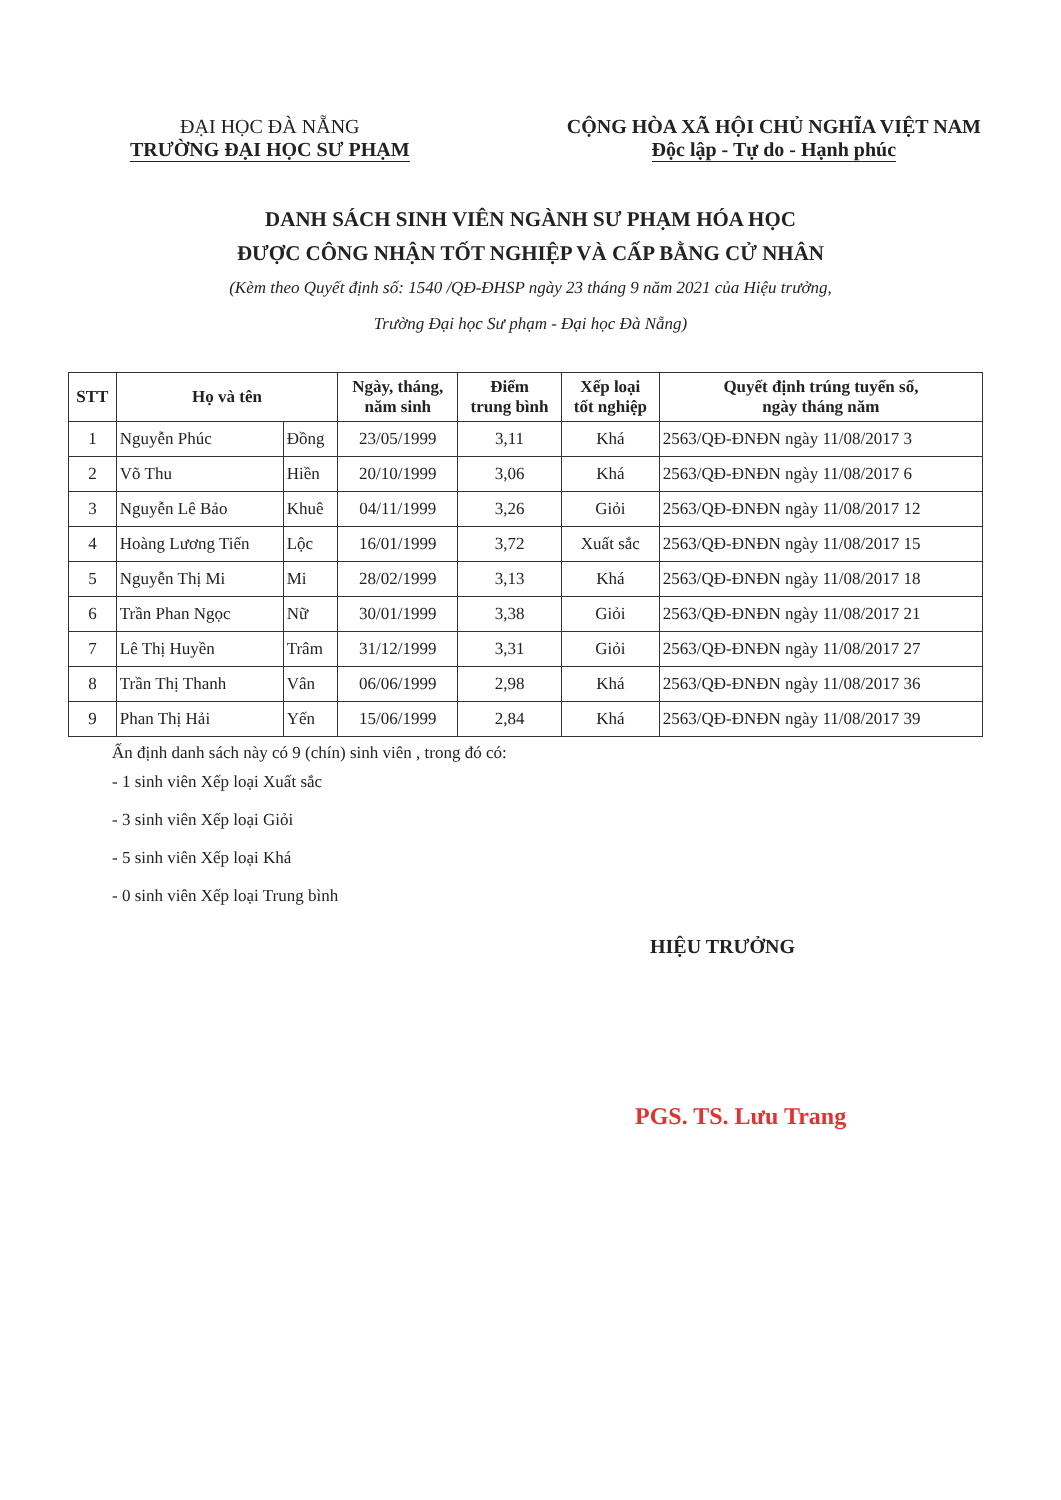ĐẠI HỌC ĐÀ NẴNG
TRƯỜNG ĐẠI HỌC SƯ PHẠM
CỘNG HÒA XÃ HỘI CHỦ NGHĨA VIỆT NAM
Độc lập - Tự do - Hạnh phúc
DANH SÁCH SINH VIÊN NGÀNH SƯ PHẠM HÓA HỌC
ĐƯỢC CÔNG NHẬN TỐT NGHIỆP VÀ CẤP BẰNG CỬ NHÂN
(Kèm theo Quyết định số: 1540 /QĐ-ĐHSP ngày 23 tháng 9 năm 2021 của Hiệu trưởng,
Trường Đại học Sư phạm - Đại học Đà Nẵng)
| STT | Họ và tên | | Ngày, tháng, năm sinh | Điểm trung bình | Xếp loại tốt nghiệp | Quyết định trúng tuyển số, ngày tháng năm |
| --- | --- | --- | --- | --- | --- | --- |
| 1 | Nguyễn Phúc | Đồng | 23/05/1999 | 3,11 | Khá | 2563/QĐ-ĐNĐN ngày 11/08/2017 3 |
| 2 | Võ Thu | Hiền | 20/10/1999 | 3,06 | Khá | 2563/QĐ-ĐNĐN ngày 11/08/2017 6 |
| 3 | Nguyễn Lê Bảo | Khuê | 04/11/1999 | 3,26 | Giỏi | 2563/QĐ-ĐNĐN ngày 11/08/2017 12 |
| 4 | Hoàng Lương Tiến | Lộc | 16/01/1999 | 3,72 | Xuất sắc | 2563/QĐ-ĐNĐN ngày 11/08/2017 15 |
| 5 | Nguyễn Thị Mi | Mi | 28/02/1999 | 3,13 | Khá | 2563/QĐ-ĐNĐN ngày 11/08/2017 18 |
| 6 | Trần Phan Ngọc | Nữ | 30/01/1999 | 3,38 | Giỏi | 2563/QĐ-ĐNĐN ngày 11/08/2017 21 |
| 7 | Lê Thị Huyền | Trâm | 31/12/1999 | 3,31 | Giỏi | 2563/QĐ-ĐNĐN ngày 11/08/2017 27 |
| 8 | Trần Thị Thanh | Vân | 06/06/1999 | 2,98 | Khá | 2563/QĐ-ĐNĐN ngày 11/08/2017 36 |
| 9 | Phan Thị Hải | Yến | 15/06/1999 | 2,84 | Khá | 2563/QĐ-ĐNĐN ngày 11/08/2017 39 |
Ấn định danh sách này có 9 (chín) sinh viên , trong đó có:
- 1 sinh viên Xếp loại Xuất sắc
- 3 sinh viên Xếp loại Giỏi
- 5 sinh viên Xếp loại Khá
- 0 sinh viên Xếp loại Trung bình
HIỆU TRƯỞNG
PGS. TS. Lưu Trang